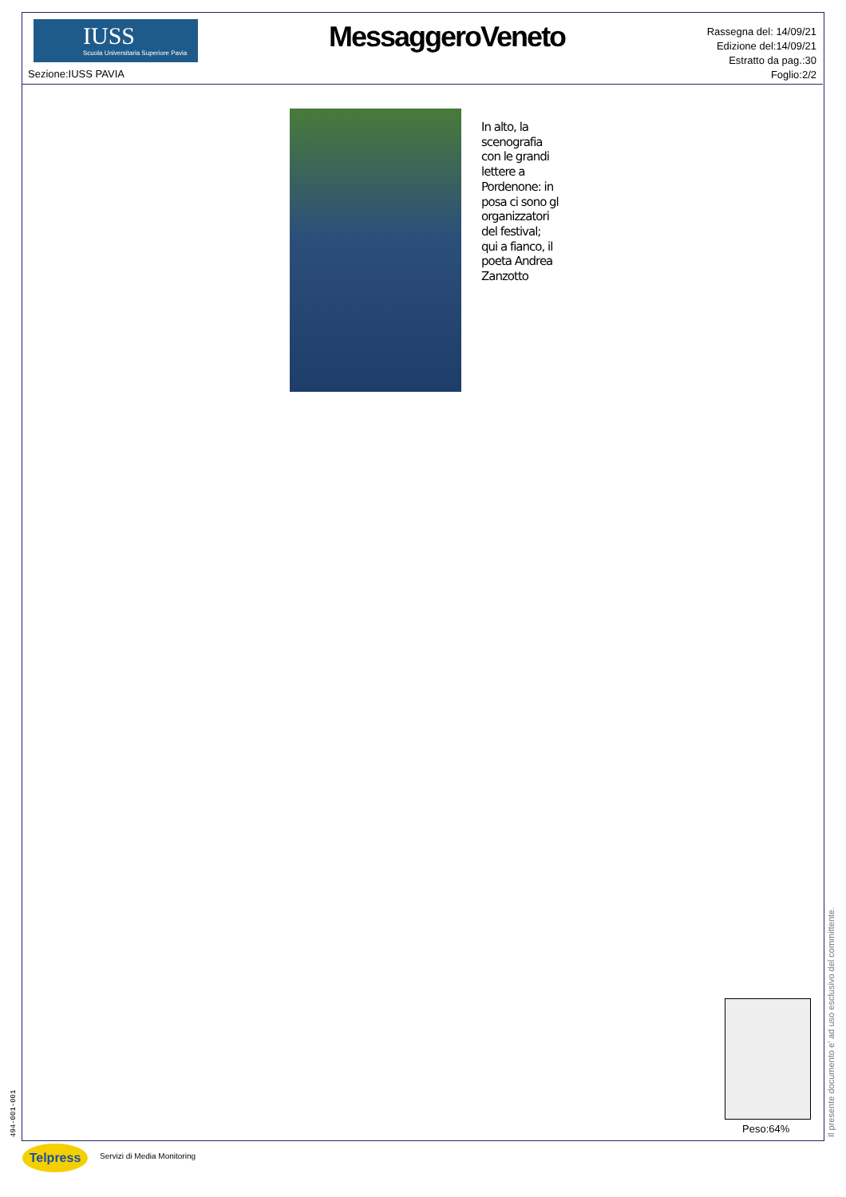IUSS
Scuola Universitaria Superiore Pavia
Sezione:IUSS PAVIA
MessaggeroVeneto
Rassegna del: 14/09/21
Edizione del:14/09/21
Estratto da pag.:30
Foglio:2/2
In alto, la
scenografia
con le grandi
lettere a
Pordenone: in
posa ci sono gl
organizzatori
del festival;
qui a fianco, il
poeta Andrea
Zanzotto
Peso:64%
494-001-001 Il presente documento e' ad uso esclusivo del committente.
Telpress Servizi di Media Monitoring